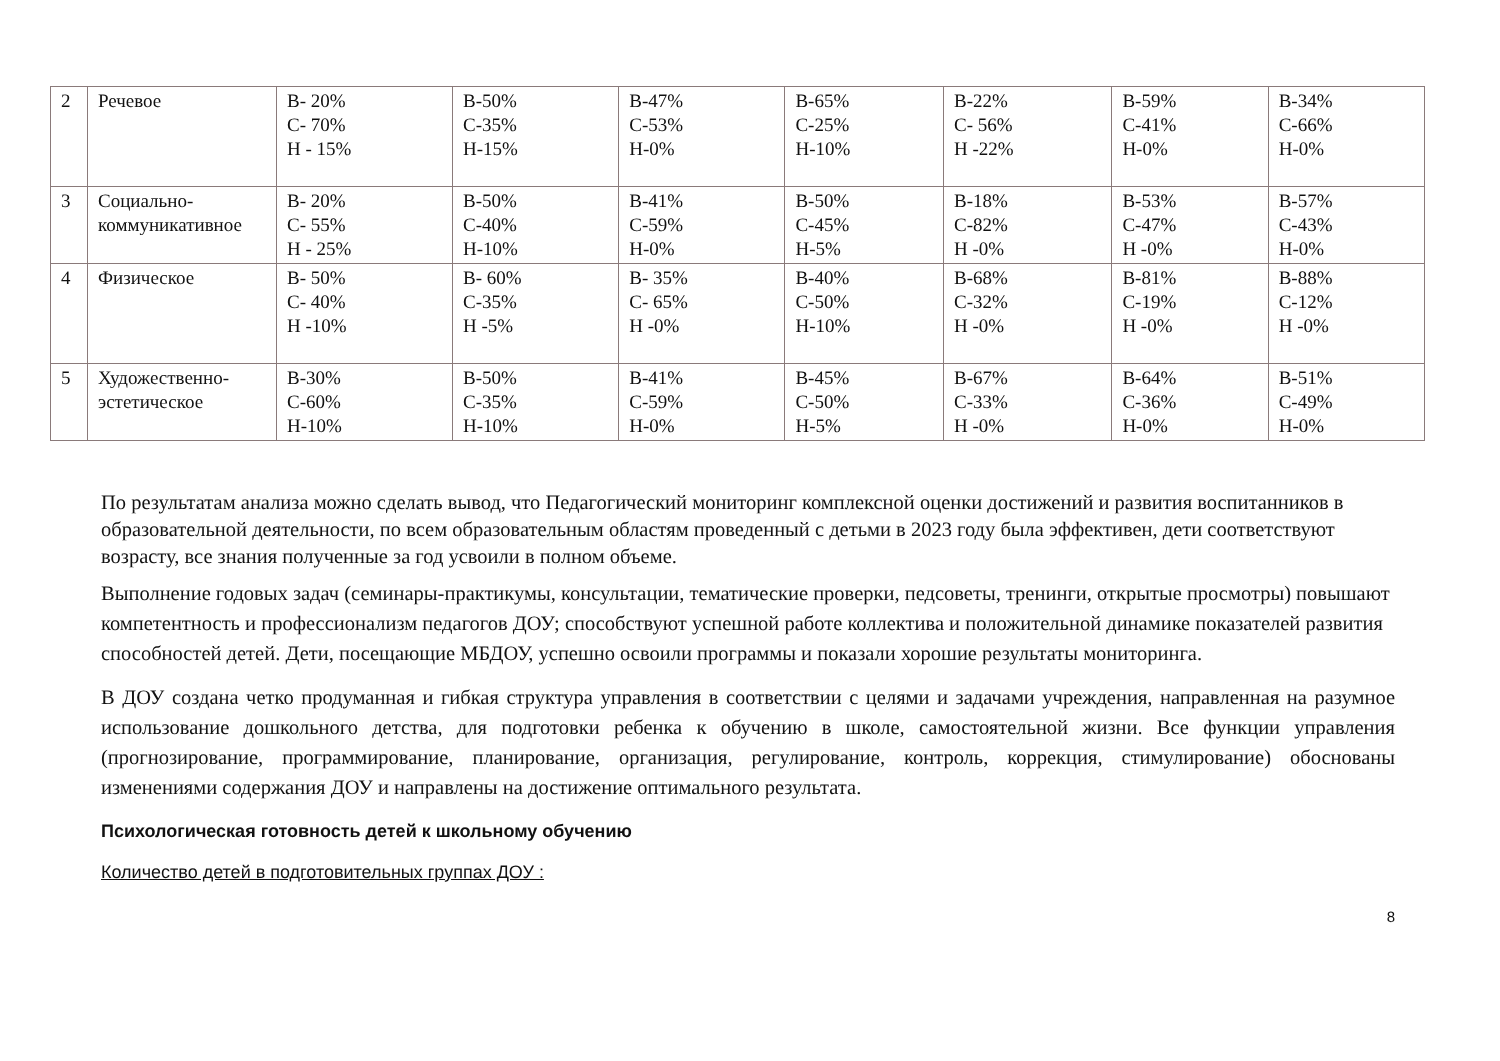| 2 | Речевое | В- 20% С- 70% Н - 15% | В-50% С-35% Н-15% | В-47% С-53% Н-0% | В-65% С-25% Н-10% | В-22% С- 56% Н -22% | В-59% С-41% Н-0% | В-34% С-66% Н-0% |
| 3 | Социально-коммуникативное | В- 20% С- 55% Н - 25% | В-50% С-40% Н-10% | В-41% С-59% Н-0% | В-50% С-45% Н-5% | В-18% С-82% Н -0% | В-53% С-47% Н -0% | В-57% С-43% Н-0% |
| 4 | Физическое | В- 50% С- 40% Н -10% | В- 60% С-35% Н -5% | В- 35% С- 65% Н -0% | В-40% С-50% Н-10% | В-68% С-32% Н -0% | В-81% С-19% Н -0% | В-88% С-12% Н -0% |
| 5 | Художественно-эстетическое | В-30% С-60% Н-10% | В-50% С-35% Н-10% | В-41% С-59% Н-0% | В-45% С-50% Н-5% | В-67% С-33% Н -0% | В-64% С-36% Н-0% | В-51% С-49% Н-0% |
По результатам анализа можно сделать вывод, что Педагогический мониторинг комплексной оценки достижений и развития воспитанников в образовательной деятельности, по всем образовательным областям проведенный с детьми в 2023 году была эффективен, дети соответствуют возрасту, все знания полученные за год усвоили в полном объеме.
Выполнение годовых задач (семинары-практикумы, консультации, тематические проверки, педсоветы, тренинги, открытые просмотры) повышают компетентность и профессионализм педагогов ДОУ; способствуют успешной работе коллектива и положительной динамике показателей развития способностей детей. Дети, посещающие МБДОУ, успешно освоили программы и показали хорошие результаты мониторинга.
В ДОУ создана четко продуманная и гибкая структура управления в соответствии с целями и задачами учреждения, направленная на разумное использование дошкольного детства, для подготовки ребенка к обучению в школе, самостоятельной жизни. Все функции управления (прогнозирование, программирование, планирование, организация, регулирование, контроль, коррекция, стимулирование) обоснованы изменениями содержания ДОУ и направлены на достижение оптимального результата.
Психологическая готовность детей к школьному обучению
Количество детей в подготовительных группах ДОУ :
8